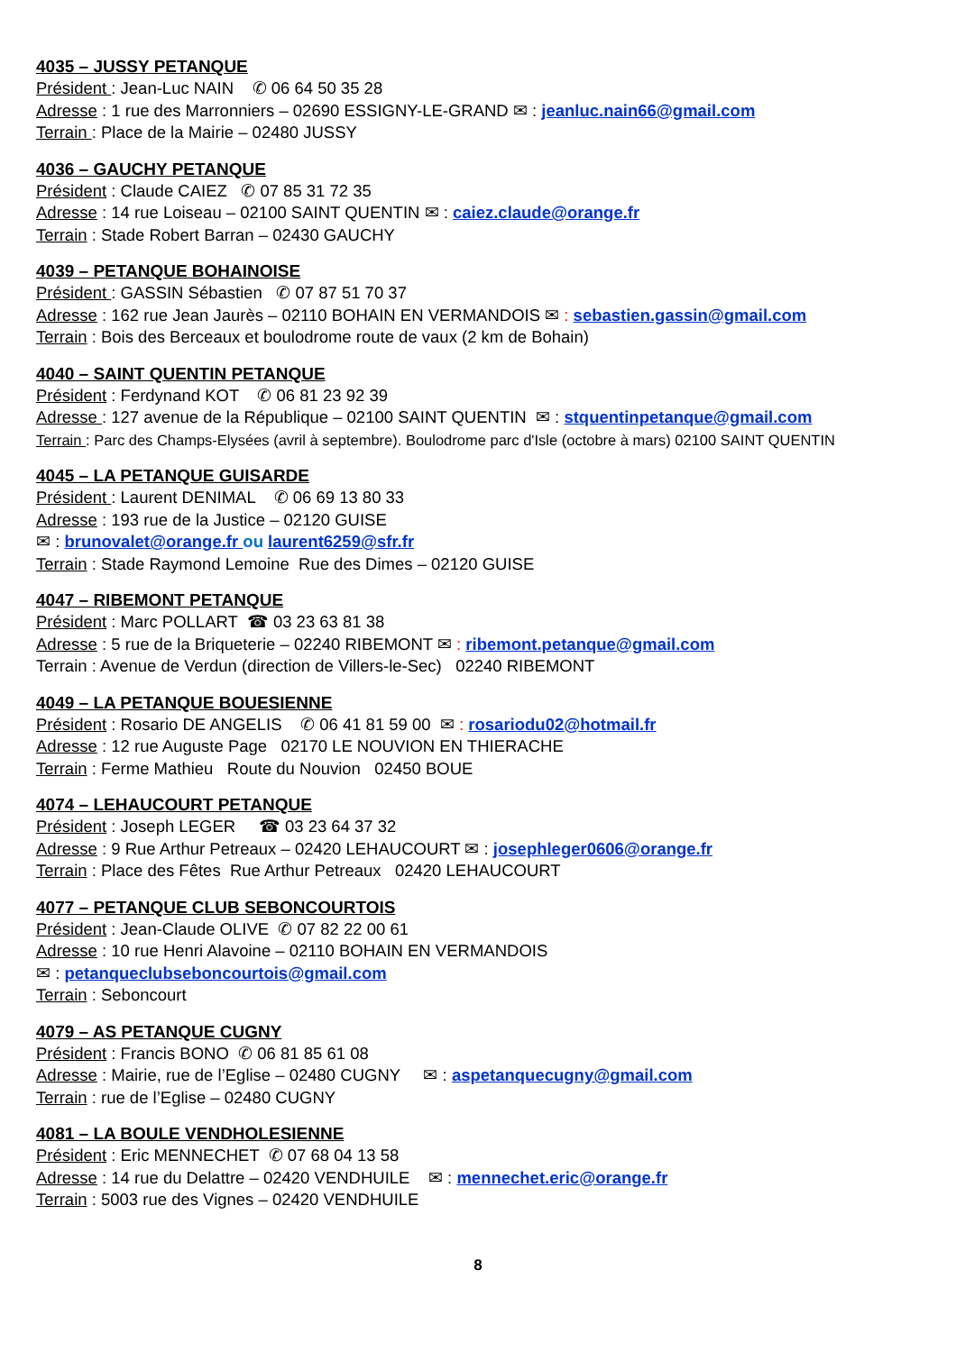4035 – JUSSY PETANQUE
Président : Jean-Luc NAIN ✆ 06 64 50 35 28
Adresse : 1 rue des Marronniers – 02690 ESSIGNY-LE-GRAND ✉ : jeanluc.nain66@gmail.com
Terrain : Place de la Mairie – 02480 JUSSY
4036 – GAUCHY PETANQUE
Président : Claude CAIEZ ✆ 07 85 31 72 35
Adresse : 14 rue Loiseau – 02100 SAINT QUENTIN ✉ : caiez.claude@orange.fr
Terrain : Stade Robert Barran – 02430 GAUCHY
4039 – PETANQUE BOHAINOISE
Président : GASSIN Sébastien ✆ 07 87 51 70 37
Adresse : 162 rue Jean Jaurès – 02110 BOHAIN EN VERMANDOIS ✉ : sebastien.gassin@gmail.com
Terrain : Bois des Berceaux et boulodrome route de vaux (2 km de Bohain)
4040 – SAINT QUENTIN PETANQUE
Président : Ferdynand KOT ✆ 06 81 23 92 39
Adresse : 127 avenue de la République – 02100 SAINT QUENTIN ✉ : stquentinpetanque@gmail.com
Terrain : Parc des Champs-Elysées (avril à septembre). Boulodrome parc d'Isle (octobre à mars) 02100 SAINT QUENTIN
4045 – LA PETANQUE GUISARDE
Président : Laurent DENIMAL ✆ 06 69 13 80 33
Adresse : 193 rue de la Justice – 02120 GUISE
✉ : brunovalet@orange.fr ou laurent6259@sfr.fr
Terrain : Stade Raymond Lemoine Rue des Dimes – 02120 GUISE
4047 – RIBEMONT PETANQUE
Président : Marc POLLART ☎ 03 23 63 81 38
Adresse : 5 rue de la Briqueterie – 02240 RIBEMONT ✉ : ribemont.petanque@gmail.com
Terrain : Avenue de Verdun (direction de Villers-le-Sec) 02240 RIBEMONT
4049 – LA PETANQUE BOUESIENNE
Président : Rosario DE ANGELIS ✆ 06 41 81 59 00 ✉ : rosariodu02@hotmail.fr
Adresse : 12 rue Auguste Page 02170 LE NOUVION EN THIERACHE
Terrain : Ferme Mathieu Route du Nouvion 02450 BOUE
4074 – LEHAUCOURT PETANQUE
Président : Joseph LEGER ☎ 03 23 64 37 32
Adresse : 9 Rue Arthur Petreaux – 02420 LEHAUCOURT ✉ : josephleger0606@orange.fr
Terrain : Place des Fêtes Rue Arthur Petreaux 02420 LEHAUCOURT
4077 – PETANQUE CLUB SEBONCOURTOIS
Président : Jean-Claude OLIVE ✆ 07 82 22 00 61
Adresse : 10 rue Henri Alavoine – 02110 BOHAIN EN VERMANDOIS
✉ : petanqueclubseboncourtois@gmail.com
Terrain : Seboncourt
4079 – AS PETANQUE CUGNY
Président : Francis BONO ✆ 06 81 85 61 08
Adresse : Mairie, rue de l’Eglise – 02480 CUGNY ✉ : aspetanquecugny@gmail.com
Terrain : rue de l’Eglise – 02480 CUGNY
4081 – LA BOULE VENDHOLESIENNE
Président : Eric MENNECHET ✆ 07 68 04 13 58
Adresse : 14 rue du Delattre – 02420 VENDHUILE ✉ : mennechet.eric@orange.fr
Terrain : 5003 rue des Vignes – 02420 VENDHUILE
8